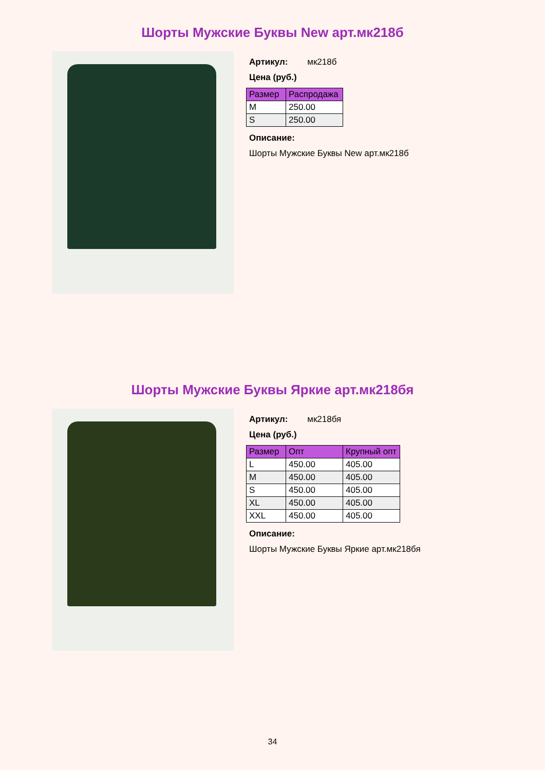Шорты Мужские Буквы New арт.мк218б
Артикул: мк218б
Цена (руб.)
| Размер | Распродажа |
| --- | --- |
| M | 250.00 |
| S | 250.00 |
Описание:
Шорты Мужские Буквы New арт.мк218б
Шорты Мужские Буквы Яркие арт.мк218бя
Артикул: мк218бя
Цена (руб.)
| Размер | Опт | Крупный опт |
| --- | --- | --- |
| L | 450.00 | 405.00 |
| M | 450.00 | 405.00 |
| S | 450.00 | 405.00 |
| XL | 450.00 | 405.00 |
| XXL | 450.00 | 405.00 |
Описание:
Шорты Мужские Буквы Яркие арт.мк218бя
34